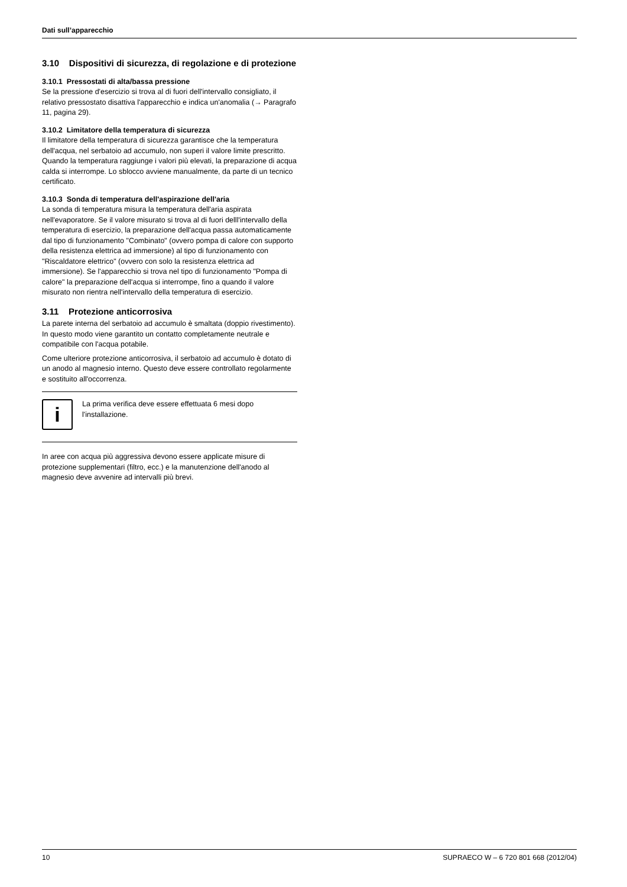Dati sull’apparecchio
3.10 Dispositivi di sicurezza, di regolazione e di protezione
3.10.1 Pressostati di alta/bassa pressione
Se la pressione d'esercizio si trova al di fuori dell'intervallo consigliato, il relativo pressostato disattiva l'apparecchio e indica un'anomalia (→ Paragrafo 11, pagina 29).
3.10.2 Limitatore della temperatura di sicurezza
Il limitatore della temperatura di sicurezza garantisce che la temperatura dell'acqua, nel serbatoio ad accumulo, non superi il valore limite prescritto. Quando la temperatura raggiunge i valori più elevati, la preparazione di acqua calda si interrompe. Lo sblocco avviene manualmente, da parte di un tecnico certificato.
3.10.3 Sonda di temperatura dell'aspirazione dell'aria
La sonda di temperatura misura la temperatura dell'aria aspirata nell'evaporatore. Se il valore misurato si trova al di fuori delll'intervallo della temperatura di esercizio, la preparazione dell'acqua passa automaticamente dal tipo di funzionamento "Combinato" (ovvero pompa di calore con supporto della resistenza elettrica ad immersione) al tipo di funzionamento con "Riscaldatore elettrico" (ovvero con solo la resistenza elettrica ad immersione). Se l'apparecchio si trova nel tipo di funzionamento "Pompa di calore" la preparazione dell'acqua si interrompe, fino a quando il valore misurato non rientra nell'intervallo della temperatura di esercizio.
3.11 Protezione anticorrosiva
La parete interna del serbatoio ad accumulo è smaltata (doppio rivestimento). In questo modo viene garantito un contatto completamente neutrale e compatibile con l'acqua potabile.
Come ulteriore protezione anticorrosiva, il serbatoio ad accumulo è dotato di un anodo al magnesio interno. Questo deve essere controllato regolarmente e sostituito all'occorrenza.
i
La prima verifica deve essere effettuata 6 mesi dopo l'installazione.
In aree con acqua più aggressiva devono essere applicate misure di protezione supplementari (filtro, ecc.) e la manutenzione dell'anodo al magnesio deve avvenire ad intervalli più brevi.
10 SUPRAECO W – 6 720 801 668 (2012/04)